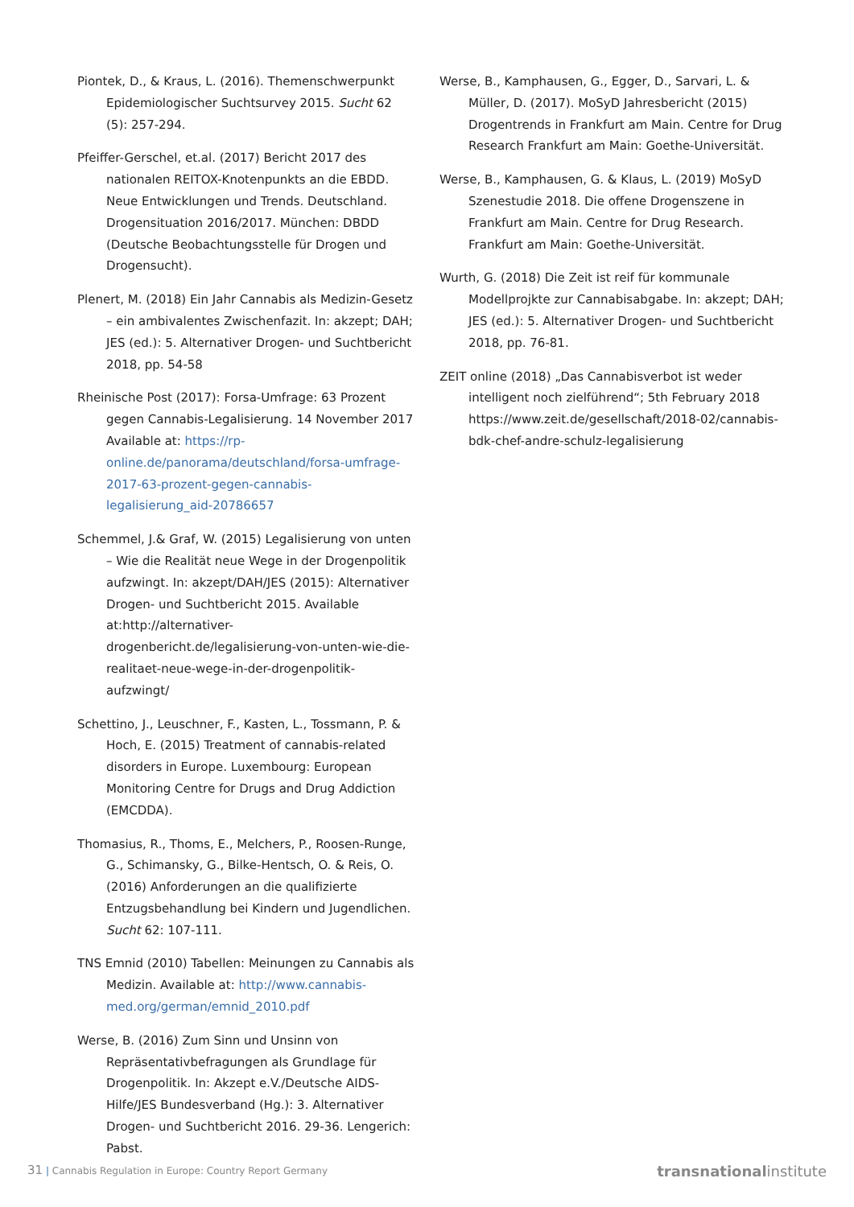Piontek, D., & Kraus, L. (2016). Themenschwerpunkt Epidemiologischer Suchtsurvey 2015. Sucht 62 (5): 257-294.
Pfeiffer-Gerschel, et.al. (2017) Bericht 2017 des nationalen REITOX-Knotenpunkts an die EBDD. Neue Entwicklungen und Trends. Deutschland. Drogensituation 2016/2017. München: DBDD (Deutsche Beobachtungsstelle für Drogen und Drogensucht).
Plenert, M. (2018) Ein Jahr Cannabis als Medizin-Gesetz – ein ambivalentes Zwischenfazit. In: akzept; DAH; JES (ed.): 5. Alternativer Drogen- und Suchtbericht 2018, pp. 54-58
Rheinische Post (2017): Forsa-Umfrage: 63 Prozent gegen Cannabis-Legalisierung. 14 November 2017 Available at: https://rp-online.de/panorama/deutschland/forsa-umfrage-2017-63-prozent-gegen-cannabis-legalisierung_aid-20786657
Schemmel, J.& Graf, W. (2015) Legalisierung von unten – Wie die Realität neue Wege in der Drogenpolitik aufzwingt. In: akzept/DAH/JES (2015): Alternativer Drogen- und Suchtbericht 2015. Available at:http://alternativer-drogenbericht.de/legalisierung-von-unten-wie-die-realitaet-neue-wege-in-der-drogenpolitik-aufzwingt/
Schettino, J., Leuschner, F., Kasten, L., Tossmann, P. & Hoch, E. (2015) Treatment of cannabis-related disorders in Europe. Luxembourg: European Monitoring Centre for Drugs and Drug Addiction (EMCDDA).
Thomasius, R., Thoms, E., Melchers, P., Roosen-Runge, G., Schimansky, G., Bilke-Hentsch, O. & Reis, O. (2016) Anforderungen an die qualifizierte Entzugsbehandlung bei Kindern und Jugendlichen. Sucht 62: 107-111.
TNS Emnid (2010) Tabellen: Meinungen zu Cannabis als Medizin. Available at: http://www.cannabis-med.org/german/emnid_2010.pdf
Werse, B. (2016) Zum Sinn und Unsinn von Repräsentativbefragungen als Grundlage für Drogenpolitik. In: Akzept e.V./Deutsche AIDS-Hilfe/JES Bundesverband (Hg.): 3. Alternativer Drogen- und Suchtbericht 2016. 29-36. Lengerich: Pabst.
Werse, B., Kamphausen, G., Egger, D., Sarvari, L. & Müller, D. (2017). MoSyD Jahresbericht (2015) Drogentrends in Frankfurt am Main. Centre for Drug Research Frankfurt am Main: Goethe-Universität.
Werse, B., Kamphausen, G. & Klaus, L. (2019) MoSyD Szenestudie 2018. Die offene Drogenszene in Frankfurt am Main. Centre for Drug Research. Frankfurt am Main: Goethe-Universität.
Wurth, G. (2018) Die Zeit ist reif für kommunale Modellprojkte zur Cannabisabgabe. In: akzept; DAH; JES (ed.): 5. Alternativer Drogen- und Suchtbericht 2018, pp. 76-81.
ZEIT online (2018) „Das Cannabisverbot ist weder intelligent noch zielführend“; 5th February 2018 https://www.zeit.de/gesellschaft/2018-02/cannabis-bdk-chef-andre-schulz-legalisierung
31 | Cannabis Regulation in Europe: Country Report Germany
transnationalinstitute